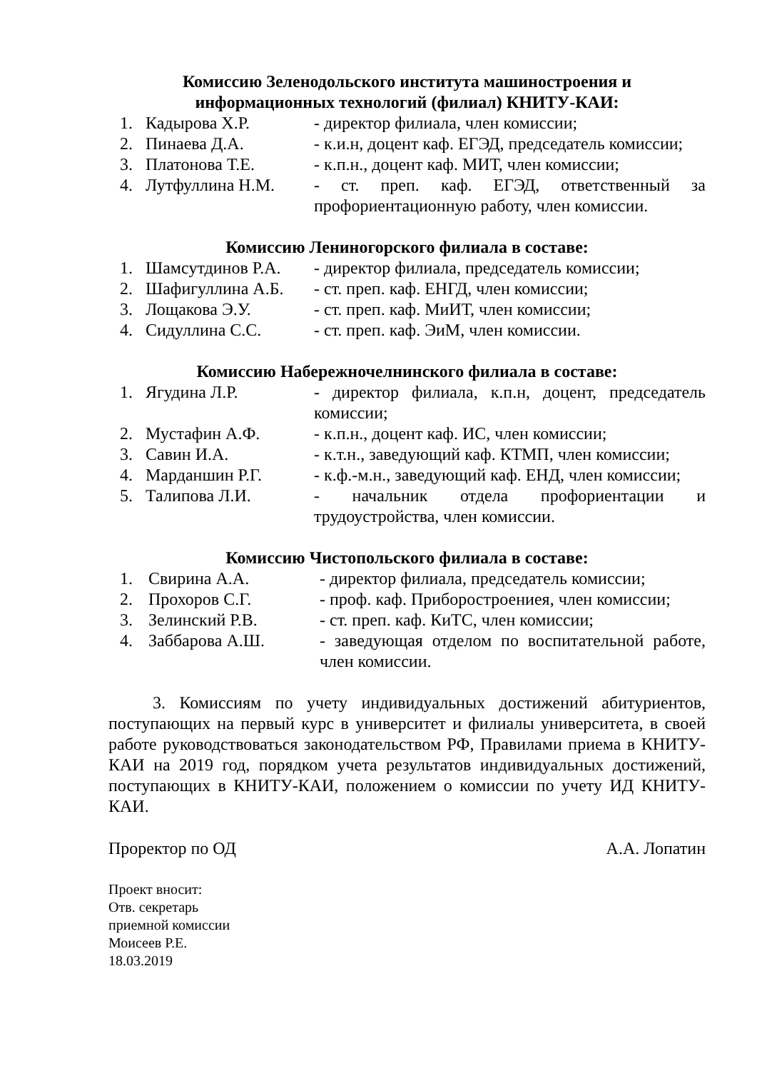Комиссию Зеленодольского института машиностроения и
информационных технологий (филиал) КНИТУ-КАИ:
| 1. | Кадырова Х.Р. | - директор филиала, член комиссии; |
| 2. | Пинаева Д.А. | - к.и.н, доцент каф. ЕГЭД, председатель комиссии; |
| 3. | Платонова Т.Е. | - к.п.н., доцент каф. МИТ, член комиссии; |
| 4. | Лутфуллина Н.М. | - ст. преп. каф. ЕГЭД, ответственный за профориентационную работу, член комиссии. |
Комиссию Лениногорского филиала в составе:
| 1. | Шамсутдинов Р.А. | - директор филиала, председатель комиссии; |
| 2. | Шафигуллина А.Б. | - ст. преп. каф. ЕНГД, член комиссии; |
| 3. | Лощакова Э.У. | - ст. преп. каф. МиИТ, член комиссии; |
| 4. | Сидуллина С.С. | - ст. преп. каф. ЭиМ, член комиссии. |
Комиссию Набережночелнинского филиала в составе:
| 1. | Ягудина Л.Р. | - директор филиала, к.п.н, доцент, председатель комиссии; |
| 2. | Мустафин А.Ф. | - к.п.н., доцент каф. ИС, член комиссии; |
| 3. | Савин И.А. | - к.т.н., заведующий каф. КТМП, член комиссии; |
| 4. | Марданшин Р.Г. | - к.ф.-м.н., заведующий каф. ЕНД, член комиссии; |
| 5. | Талипова Л.И. | - начальник отдела профориентации и трудоустройства, член комиссии. |
Комиссию Чистопольского филиала в составе:
| 1. | Свирина А.А. | - директор филиала, председатель комиссии; |
| 2. | Прохоров С.Г. | - проф. каф. Приборостроениея, член комиссии; |
| 3. | Зелинский Р.В. | - ст. преп. каф. КиТС, член комиссии; |
| 4. | Заббарова А.Ш. | - заведующая отделом по воспитательной работе, член комиссии. |
3. Комиссиям по учету индивидуальных достижений абитуриентов, поступающих на первый курс в университет и филиалы университета, в своей работе руководствоваться законодательством РФ, Правилами приема в КНИТУ-КАИ на 2019 год, порядком учета результатов индивидуальных достижений, поступающих в КНИТУ-КАИ, положением о комиссии по учету ИД КНИТУ-КАИ.
Проректор по ОД А.А. Лопатин
Проект вносит:
Отв. секретарь
приемной комиссии
Моисеев Р.Е.
18.03.2019